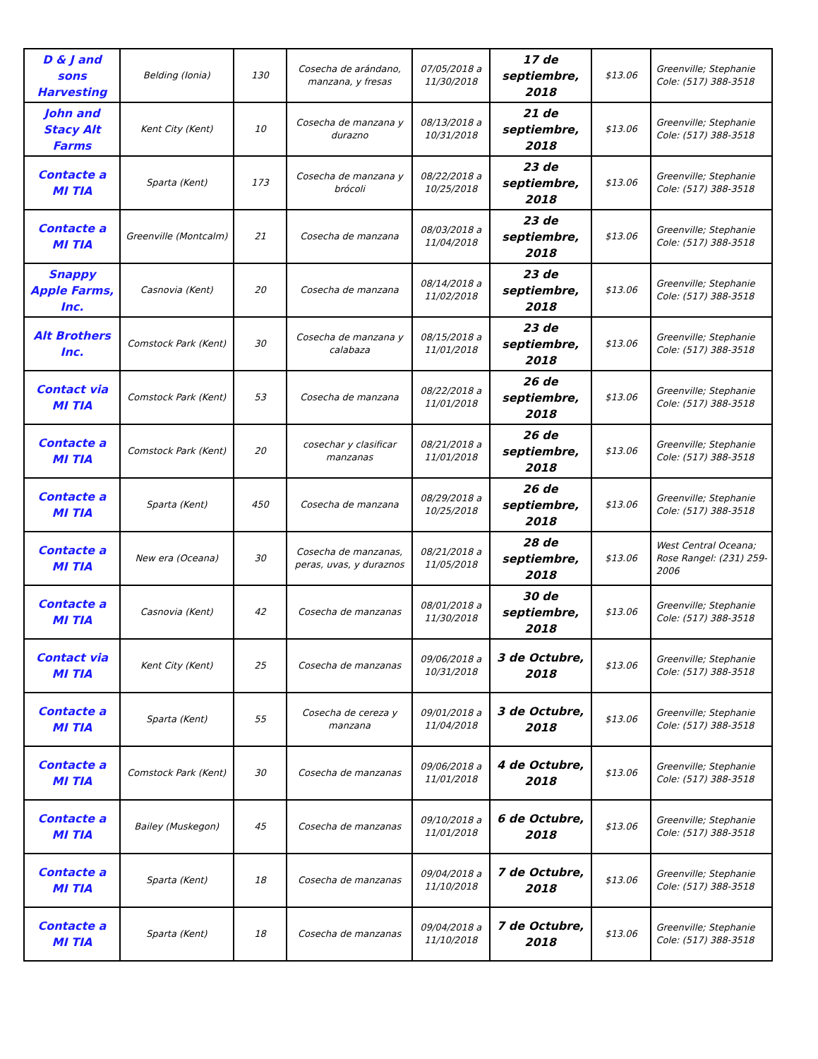| D & J and sons Harvesting | Belding (Ionia) | 130 | Cosecha de arándano, manzana, y fresas | 07/05/2018 a 11/30/2018 | 17 de septiembre, 2018 | $13.06 | Greenville; Stephanie Cole: (517) 388-3518 |
| John and Stacy Alt Farms | Kent City (Kent) | 10 | Cosecha de manzana y durazno | 08/13/2018 a 10/31/2018 | 21 de septiembre, 2018 | $13.06 | Greenville; Stephanie Cole: (517) 388-3518 |
| Contacte a MI TIA | Sparta (Kent) | 173 | Cosecha de manzana y brócoli | 08/22/2018 a 10/25/2018 | 23 de septiembre, 2018 | $13.06 | Greenville; Stephanie Cole: (517) 388-3518 |
| Contacte a MI TIA | Greenville (Montcalm) | 21 | Cosecha de manzana | 08/03/2018 a 11/04/2018 | 23 de septiembre, 2018 | $13.06 | Greenville; Stephanie Cole: (517) 388-3518 |
| Snappy Apple Farms, Inc. | Casnovia (Kent) | 20 | Cosecha de manzana | 08/14/2018 a 11/02/2018 | 23 de septiembre, 2018 | $13.06 | Greenville; Stephanie Cole: (517) 388-3518 |
| Alt Brothers Inc. | Comstock Park (Kent) | 30 | Cosecha de manzana y calabaza | 08/15/2018 a 11/01/2018 | 23 de septiembre, 2018 | $13.06 | Greenville; Stephanie Cole: (517) 388-3518 |
| Contact via MI TIA | Comstock Park (Kent) | 53 | Cosecha de manzana | 08/22/2018 a 11/01/2018 | 26 de septiembre, 2018 | $13.06 | Greenville; Stephanie Cole: (517) 388-3518 |
| Contacte a MI TIA | Comstock Park (Kent) | 20 | cosechar y clasificar manzanas | 08/21/2018 a 11/01/2018 | 26 de septiembre, 2018 | $13.06 | Greenville; Stephanie Cole: (517) 388-3518 |
| Contacte a MI TIA | Sparta (Kent) | 450 | Cosecha de manzana | 08/29/2018 a 10/25/2018 | 26 de septiembre, 2018 | $13.06 | Greenville; Stephanie Cole: (517) 388-3518 |
| Contacte a MI TIA | New era (Oceana) | 30 | Cosecha de manzanas, peras, uvas, y duraznos | 08/21/2018 a 11/05/2018 | 28 de septiembre, 2018 | $13.06 | West Central Oceana; Rose Rangel: (231) 259-2006 |
| Contacte a MI TIA | Casnovia (Kent) | 42 | Cosecha de manzanas | 08/01/2018 a 11/30/2018 | 30 de septiembre, 2018 | $13.06 | Greenville; Stephanie Cole: (517) 388-3518 |
| Contact via MI TIA | Kent City (Kent) | 25 | Cosecha de manzanas | 09/06/2018 a 10/31/2018 | 3 de Octubre, 2018 | $13.06 | Greenville; Stephanie Cole: (517) 388-3518 |
| Contacte a MI TIA | Sparta (Kent) | 55 | Cosecha de cereza y manzana | 09/01/2018 a 11/04/2018 | 3 de Octubre, 2018 | $13.06 | Greenville; Stephanie Cole: (517) 388-3518 |
| Contacte a MI TIA | Comstock Park (Kent) | 30 | Cosecha de manzanas | 09/06/2018 a 11/01/2018 | 4 de Octubre, 2018 | $13.06 | Greenville; Stephanie Cole: (517) 388-3518 |
| Contacte a MI TIA | Bailey (Muskegon) | 45 | Cosecha de manzanas | 09/10/2018 a 11/01/2018 | 6 de Octubre, 2018 | $13.06 | Greenville; Stephanie Cole: (517) 388-3518 |
| Contacte a MI TIA | Sparta (Kent) | 18 | Cosecha de manzanas | 09/04/2018 a 11/10/2018 | 7 de Octubre, 2018 | $13.06 | Greenville; Stephanie Cole: (517) 388-3518 |
| Contacte a MI TIA | Sparta (Kent) | 18 | Cosecha de manzanas | 09/04/2018 a 11/10/2018 | 7 de Octubre, 2018 | $13.06 | Greenville; Stephanie Cole: (517) 388-3518 |